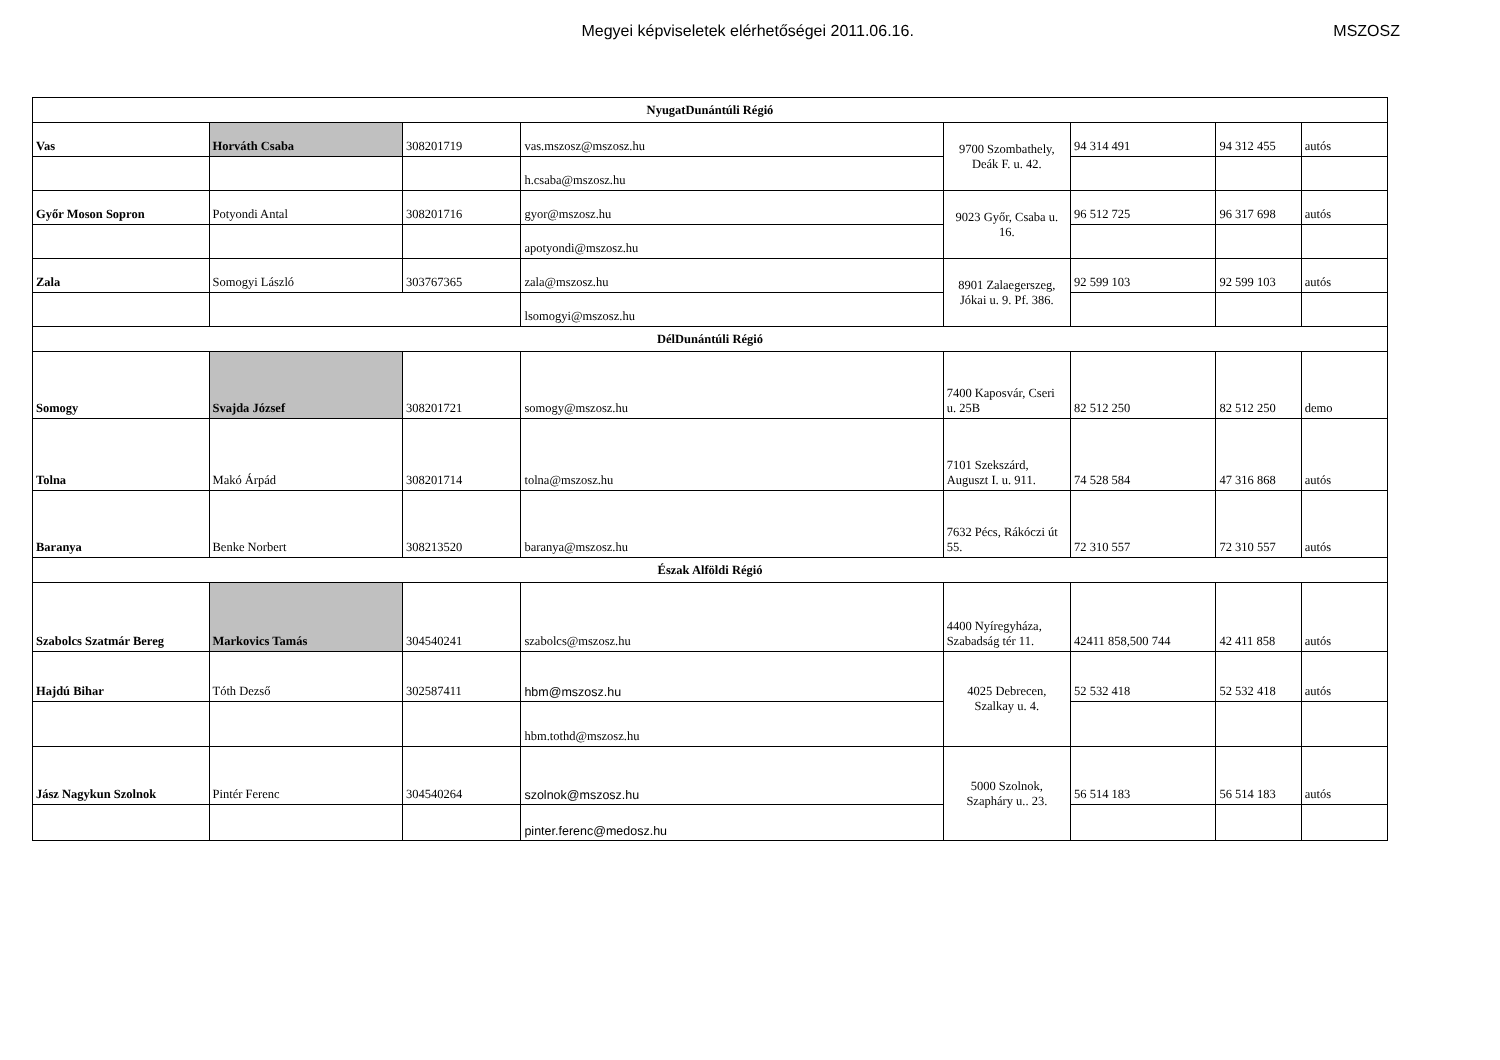Megyei képviseletek elérhetőségei 2011.06.16.
MSZOSZ
| NyugatDunántúli Régió | | | | | | | |
| Vas | Horváth Csaba | 308201719 | vas.mszosz@mszosz.hu | 9700 Szombathely, Deák F. u. 42. | 94 314 491 | 94 312 455 | autós |
| | | | h.csaba@mszosz.hu | | | | |
| Győr Moson Sopron | Potyondi Antal | 308201716 | gyor@mszosz.hu | 9023 Győr, Csaba u. 16. | 96 512 725 | 96 317 698 | autós |
| | | | apotyondi@mszosz.hu | | | | |
| Zala | Somogyi László | 303767365 | zala@mszosz.hu | 8901 Zalaegerszeg, Jókai u. 9. Pf. 386. | 92 599 103 | 92 599 103 | autós |
| | | | lsomogyi@mszosz.hu | | | | |
| DélDunántúli Régió | | | | | | | |
| Somogy | Svajda József | 308201721 | somogy@mszosz.hu | 7400 Kaposvár, Cseri u. 25B | 82 512 250 | 82 512 250 | demo |
| Tolna | Makó Árpád | 308201714 | tolna@mszosz.hu | 7101 Szekszárd, Auguszt I. u. 911. | 74 528 584 | 47 316 868 | autós |
| Baranya | Benke Norbert | 308213520 | baranya@mszosz.hu | 7632 Pécs, Rákóczi út 55. | 72 310 557 | 72 310 557 | autós |
| Észak Alföldi Régió | | | | | | | |
| Szabolcs Szatmár Bereg | Markovics Tamás | 304540241 | szabolcs@mszosz.hu | 4400 Nyíregyháza, Szabadság tér 11. | 42411 858,500 744 | 42 411 858 | autós |
| Hajdú Bihar | Tóth Dezső | 302587411 | hbm@mszosz.hu | 4025 Debrecen, Szalkay u. 4. | 52 532 418 | 52 532 418 | autós |
| | | | hbm.tothd@mszosz.hu | | | | |
| Jász Nagykun Szolnok | Pintér Ferenc | 304540264 | szolnok@mszosz.hu | 5000 Szolnok, Szapháry u.. 23. | 56 514 183 | 56 514 183 | autós |
| | | | pinter.ferenc@medosz.hu | | | | |